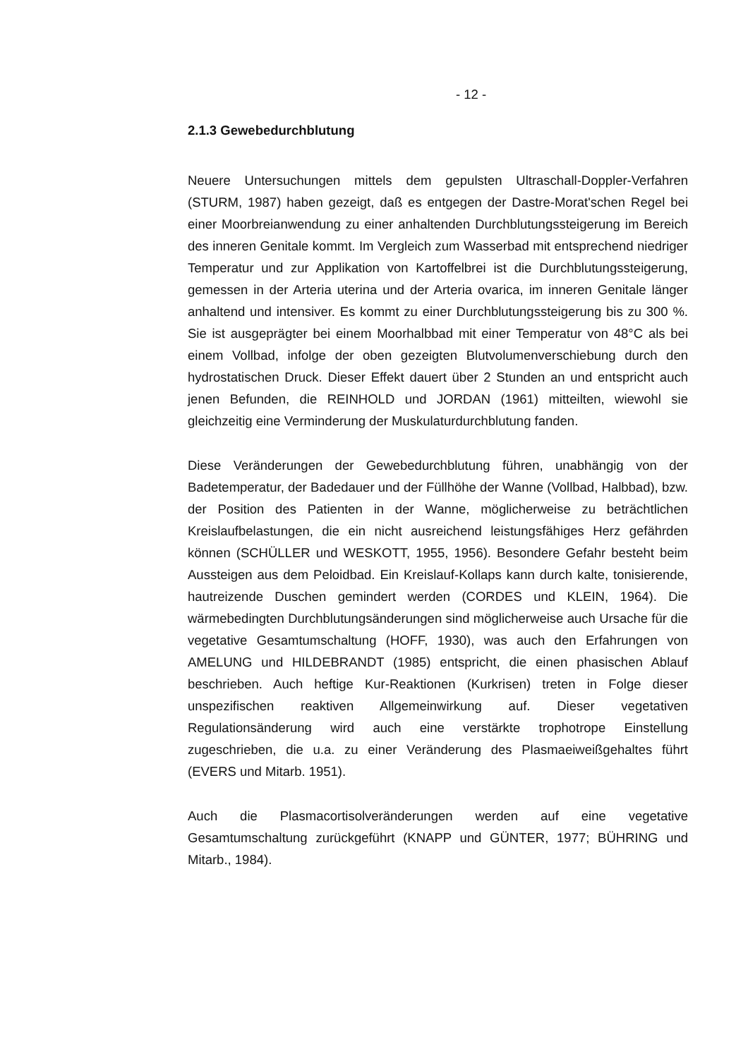- 12 -
2.1.3 Gewebedurchblutung
Neuere Untersuchungen mittels dem gepulsten Ultraschall-Doppler-Verfahren (STURM, 1987) haben gezeigt, daß es entgegen der Dastre-Morat'schen Regel bei einer Moorbreianwendung zu einer anhaltenden Durchblutungssteigerung im Bereich des inneren Genitale kommt. Im Vergleich zum Wasserbad mit entsprechend niedriger Temperatur und zur Applikation von Kartoffelbrei ist die Durchblutungssteigerung, gemessen in der Arteria uterina und der Arteria ovarica, im inneren Genitale länger anhaltend und intensiver. Es kommt zu einer Durchblutungssteigerung bis zu 300 %. Sie ist ausgeprägter bei einem Moorhalbbad mit einer Temperatur von 48°C als bei einem Vollbad, infolge der oben gezeigten Blutvolumenverschiebung durch den hydrostatischen Druck. Dieser Effekt dauert über 2 Stunden an und entspricht auch jenen Befunden, die REINHOLD und JORDAN (1961) mitteilten, wiewohl sie gleichzeitig eine Verminderung der Muskulaturdurchblutung fanden.
Diese Veränderungen der Gewebedurchblutung führen, unabhängig von der Badetemperatur, der Badedauer und der Füllhöhe der Wanne (Vollbad, Halbbad), bzw. der Position des Patienten in der Wanne, möglicherweise zu beträchtlichen Kreislaufbelastungen, die ein nicht ausreichend leistungsfähiges Herz gefährden können (SCHÜLLER und WESKOTT, 1955, 1956). Besondere Gefahr besteht beim Aussteigen aus dem Peloidbad. Ein Kreislauf-Kollaps kann durch kalte, tonisierende, hautreizende Duschen gemindert werden (CORDES und KLEIN, 1964). Die wärmebedingten Durchblutungsänderungen sind möglicherweise auch Ursache für die vegetative Gesamtumschaltung (HOFF, 1930), was auch den Erfahrungen von AMELUNG und HILDEBRANDT (1985) entspricht, die einen phasischen Ablauf beschrieben. Auch heftige Kur-Reaktionen (Kurkrisen) treten in Folge dieser unspezifischen reaktiven Allgemeinwirkung auf. Dieser vegetativen Regulationsänderung wird auch eine verstärkte trophotrope Einstellung zugeschrieben, die u.a. zu einer Veränderung des Plasmaeiweißgehaltes führt (EVERS und Mitarb. 1951).
Auch die Plasmacortisolveränderungen werden auf eine vegetative Gesamtumschaltung zurückgeführt (KNAPP und GÜNTER, 1977; BÜHRING und Mitarb., 1984).